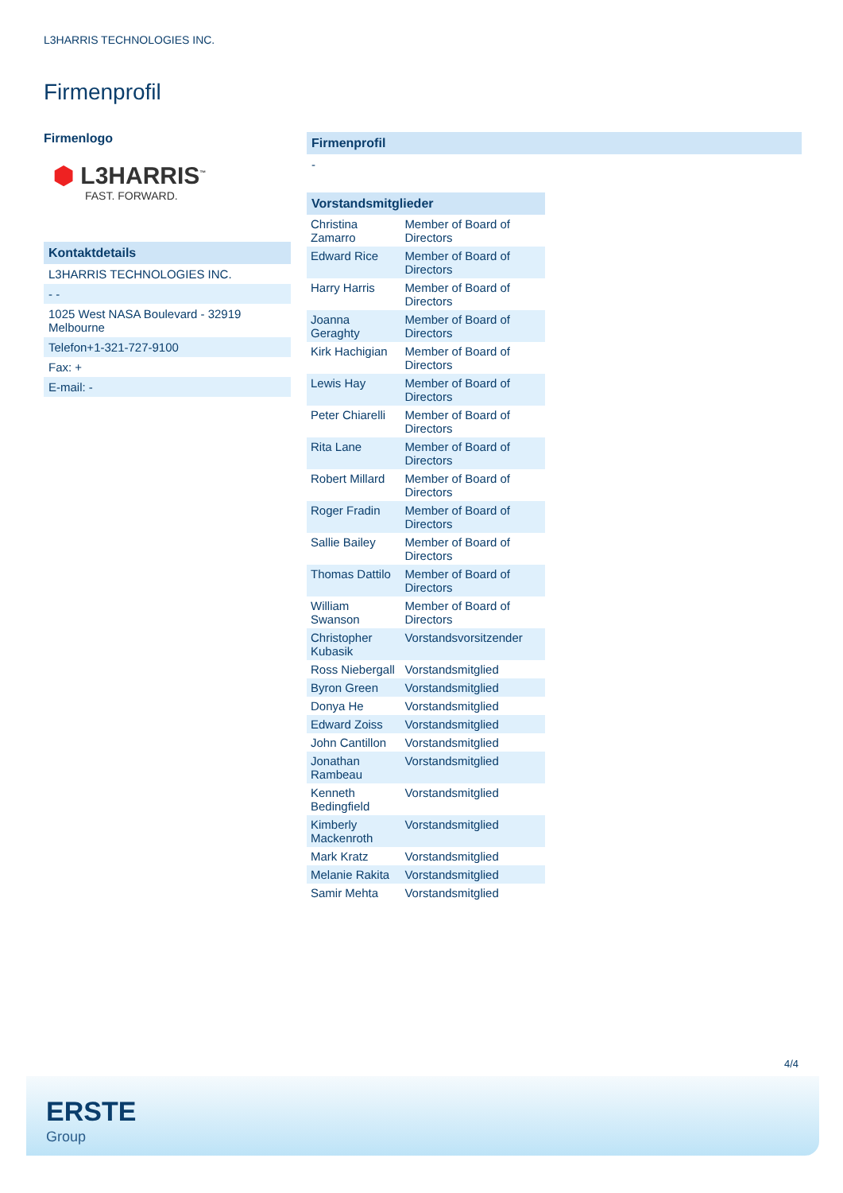L3HARRIS TECHNOLOGIES INC.
Firmenprofil
Firmenlogo
⬢ L3HARRIS<sup>™</sup>
FAST. FORWARD.
Kontaktdetails
L3HARRIS TECHNOLOGIES INC.
- -
1025 West NASA Boulevard - 32919
Melbourne
Telefon+1-321-727-9100
Fax: +
E-mail: -
Firmenprofil
-
Vorstandsmitglieder
| Christina Zamarro | Member of Board of Directors |
| Edward Rice | Member of Board of Directors |
| Harry Harris | Member of Board of Directors |
| Joanna Geraghty | Member of Board of Directors |
| Kirk Hachigian | Member of Board of Directors |
| Lewis Hay | Member of Board of Directors |
| Peter Chiarelli | Member of Board of Directors |
| Rita Lane | Member of Board of Directors |
| Robert Millard | Member of Board of Directors |
| Roger Fradin | Member of Board of Directors |
| Sallie Bailey | Member of Board of Directors |
| Thomas Dattilo | Member of Board of Directors |
| William Swanson | Member of Board of Directors |
| Christopher Kubasik | Vorstandsvorsitzender |
| Ross Niebergall | Vorstandsmitglied |
| Byron Green | Vorstandsmitglied |
| Donya He | Vorstandsmitglied |
| Edward Zoiss | Vorstandsmitglied |
| John Cantillon | Vorstandsmitglied |
| Jonathan Rambeau | Vorstandsmitglied |
| Kenneth Bedingfield | Vorstandsmitglied |
| Kimberly Mackenroth | Vorstandsmitglied |
| Mark Kratz | Vorstandsmitglied |
| Melanie Rakita | Vorstandsmitglied |
| Samir Mehta | Vorstandsmitglied |
4/4
ERSTE
Group